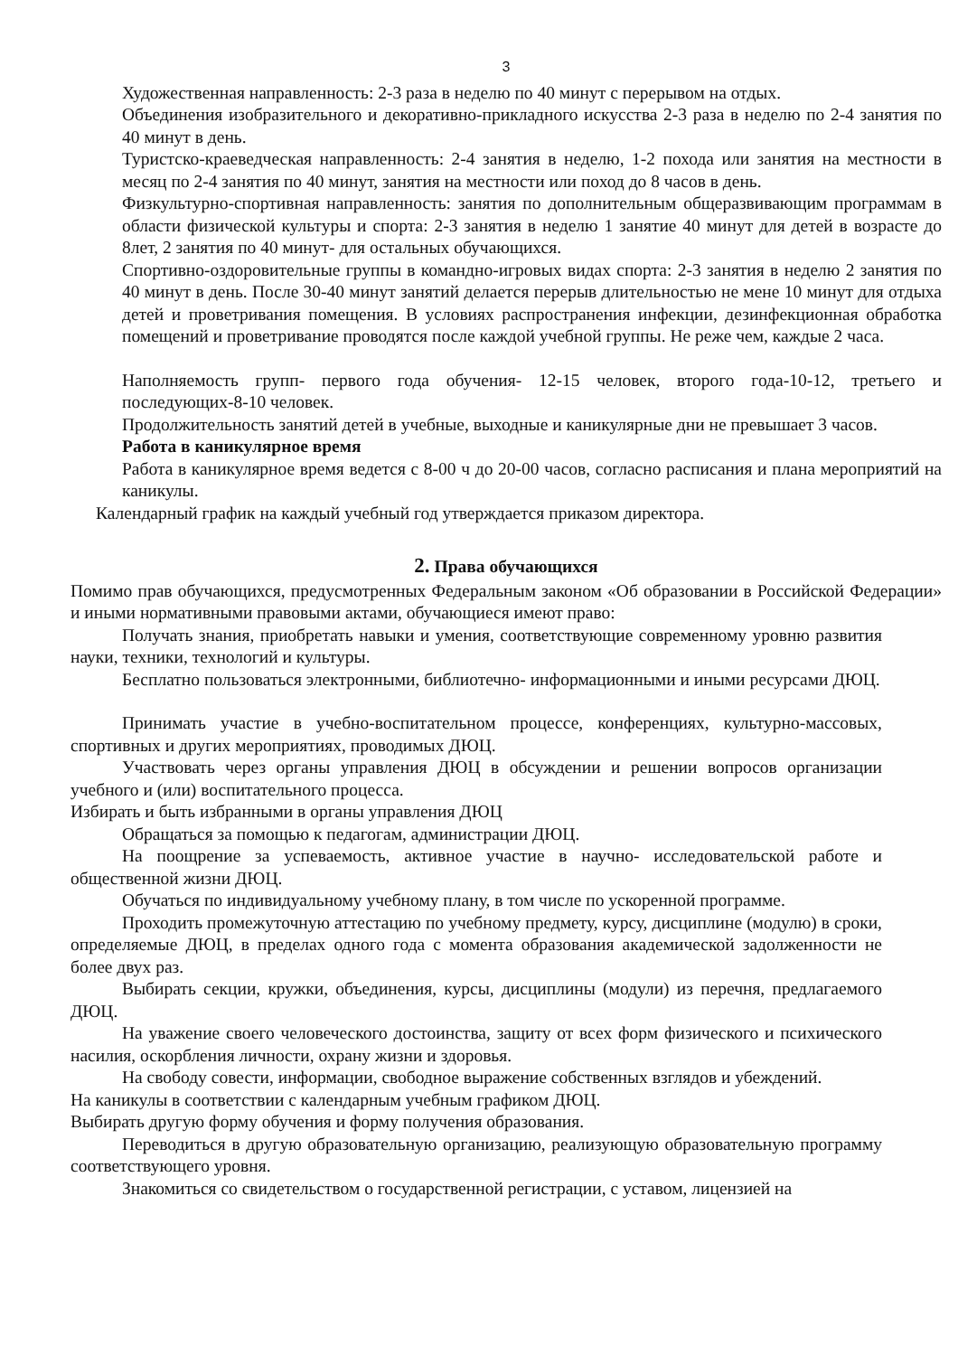3
Художественная направленность: 2-3 раза в неделю по 40 минут с перерывом на отдых.
Объединения изобразительного и декоративно-прикладного искусства 2-3 раза в неделю по 2-4 занятия по 40 минут в день.
Туристско-краеведческая направленность: 2-4 занятия в неделю, 1-2 похода или занятия на местности в месяц по 2-4 занятия по 40 минут, занятия на местности или поход до 8 часов в день.
Физкультурно-спортивная направленность: занятия по дополнительным общеразвивающим программам в области физической культуры и спорта: 2-3 занятия в неделю 1 занятие 40 минут для детей в возрасте до 8лет, 2 занятия по 40 минут- для остальных обучающихся.
Спортивно-оздоровительные группы в командно-игровых видах спорта: 2-3 занятия в неделю 2 занятия по 40 минут в день. После 30-40 минут занятий делается перерыв длительностью не мене 10 минут для отдыха детей и проветривания помещения. В условиях распространения инфекции, дезинфекционная обработка помещений и проветривание проводятся после каждой учебной группы. Не реже чем, каждые 2 часа.
Наполняемость групп- первого года обучения- 12-15 человек, второго года-10-12, третьего и последующих-8-10 человек.
Продолжительность занятий детей в учебные, выходные и каникулярные дни не превышает 3 часов.
Работа в каникулярное время
Работа в каникулярное время ведется с 8-00 ч до 20-00 часов, согласно расписания и плана мероприятий на каникулы.
Календарный график на каждый учебный год утверждается приказом директора.
2. Права обучающихся
Помимо прав обучающихся, предусмотренных Федеральным законом «Об образовании в Российской Федерации» и иными нормативными правовыми актами, обучающиеся имеют право:
Получать знания, приобретать навыки и умения, соответствующие современному уровню развития науки, техники, технологий и культуры.
Бесплатно пользоваться электронными, библиотечно- информационными и иными ресурсами ДЮЦ.
Принимать участие в учебно-воспитательном процессе, конференциях, культурно-массовых, спортивных и других мероприятиях, проводимых ДЮЦ.
Участвовать через органы управления ДЮЦ в обсуждении и решении вопросов организации учебного и (или) воспитательного процесса.
Избирать и быть избранными в органы управления ДЮЦ
Обращаться за помощью к педагогам, администрации ДЮЦ.
На поощрение за успеваемость, активное участие в научно- исследовательской работе и общественной жизни ДЮЦ.
Обучаться по индивидуальному учебному плану, в том числе по ускоренной программе.
Проходить промежуточную аттестацию по учебному предмету, курсу, дисциплине (модулю) в сроки, определяемые ДЮЦ, в пределах одного года с момента образования академической задолженности не более двух раз.
Выбирать секции, кружки, объединения, курсы, дисциплины (модули) из перечня, предлагаемого ДЮЦ.
На уважение своего человеческого достоинства, защиту от всех форм физического и психического насилия, оскорбления личности, охрану жизни и здоровья.
На свободу совести, информации, свободное выражение собственных взглядов и убеждений.
На каникулы в соответствии с календарным учебным графиком ДЮЦ.
Выбирать другую форму обучения и форму получения образования.
Переводиться в другую образовательную организацию, реализующую образовательную программу соответствующего уровня.
Знакомиться со свидетельством о государственной регистрации, с уставом, лицензией на